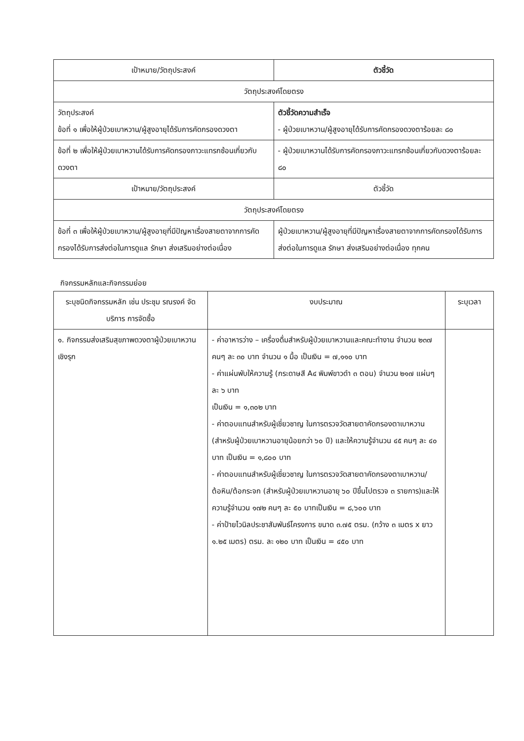| เป้าหมาย/วัตถุประสงค์ | ตัวชี้วัด |
| --- | --- |
| วัตถุประสงค์โดยตรง | |
| วัตถุประสงค์ ข้อที่ ๑ เพื่อให้ผู้ป่วยเบาหวาน/ผู้สูงอายุได้รับการคัดกรองดวงตา | ตัวชี้วัดความสำเร็จ - ผู้ป่วยเบาหวาน/ผู้สูงอายุได้รับการคัดกรองดวงตาร้อยละ ๘๐ |
| ข้อที่ ๒ เพื่อให้ผู้ป่วยเบาหวานได้รับการคัดกรองภาวะแทรกซ้อนเกี่ยวกับดวงตา | - ผู้ป่วยเบาหวานได้รับการคัดกรองภาวะแทรกซ้อนเกี่ยวกับดวงตาร้อยละ ๘๐ |
| เป้าหมาย/วัตถุประสงค์ | ตัวชี้วัด |
| วัตถุประสงค์โดยตรง | |
| ข้อที่ ๓ เพื่อให้ผู้ป่วยเบาหวาน/ผู้สูงอายุที่มีปัญหาเรื่องสายตาจากการคัดกรองได้รับการส่งต่อในการดูแล รักษา ส่งเสริมอย่างต่อเนื่อง | ผู้ป่วยเบาหวาน/ผู้สูงอายุที่มีปัญหาเรื่องสายตาจากการคัดกรองได้รับการส่งต่อในการดูแล รักษา ส่งเสริมอย่างต่อเนื่อง ทุกคน |
กิจกรรมหลักและกิจกรรมย่อย
| ระบุชนิดกิจกรรมหลัก เช่น ประชุม รณรงค์ จัดบริการ การจัดซื้อ | งบประมาณ | ระบุเวลา |
| --- | --- | --- |
| ๑. กิจกรรมส่งเสริมสุขภาพดวงตาผู้ป่วยเบาหวานเชิงรุก | - ค่าอาหารว่าง – เครื่องดื่มสำหรับผู้ป่วยเบาหวานและคณะทำงาน จำนวน ๒๓๗ คนๆ ละ ๓๐ บาท จำนวน ๑ มื้อ เป็นเงิน = ๗,๑๑๐ บาท - ค่าแผ่นพับให้ความรู้ (กระดาษสี A๔ พิมพ์ขาวดำ ๓ ตอน) จำนวน ๒๑๗ แผ่นๆ ละ ๖ บาท เป็นเงิน = ๑,๓๐๒ บาท - ค่าตอบแทนสำหรับผู้เชี่ยวชาญ ในการตรวจวัดสายตาคัดกรองตาเบาหวาน (สำหรับผู้ป่วยเบาหวานอายุน้อยกว่า ๖๐ ปี) และให้ความรู้จำนวน ๔๕ คนๆ ละ ๔๐ บาท เป็นเงิน = ๑,๘๐๐ บาท - ค่าตอบแทนสำหรับผู้เชี่ยวชาญ ในการตรวจวัดสายตาคัดกรองตาเบาหวาน/ต้อหิน/ต้อกระจก (สำหรับผู้ป่วยเบาหวานอายุ ๖๐ ปีขึ้นไปตรวจ ๓ รายการ)และให้ความรู้จำนวน ๑๗๒ คนๆ ละ ๕๐ บาทเป็นเงิน = ๘,๖๐๐ บาท - ค่าป้ายไวนิลประชาสัมพันธ์โครงการ ขนาด ๓.๗๕ ตรม. (กว้าง ๓ เมตร x ยาว ๑.๒๕ เมตร) ตรม. ละ ๑๒๐ บาท เป็นเงิน = ๔๕๐ บาท | |